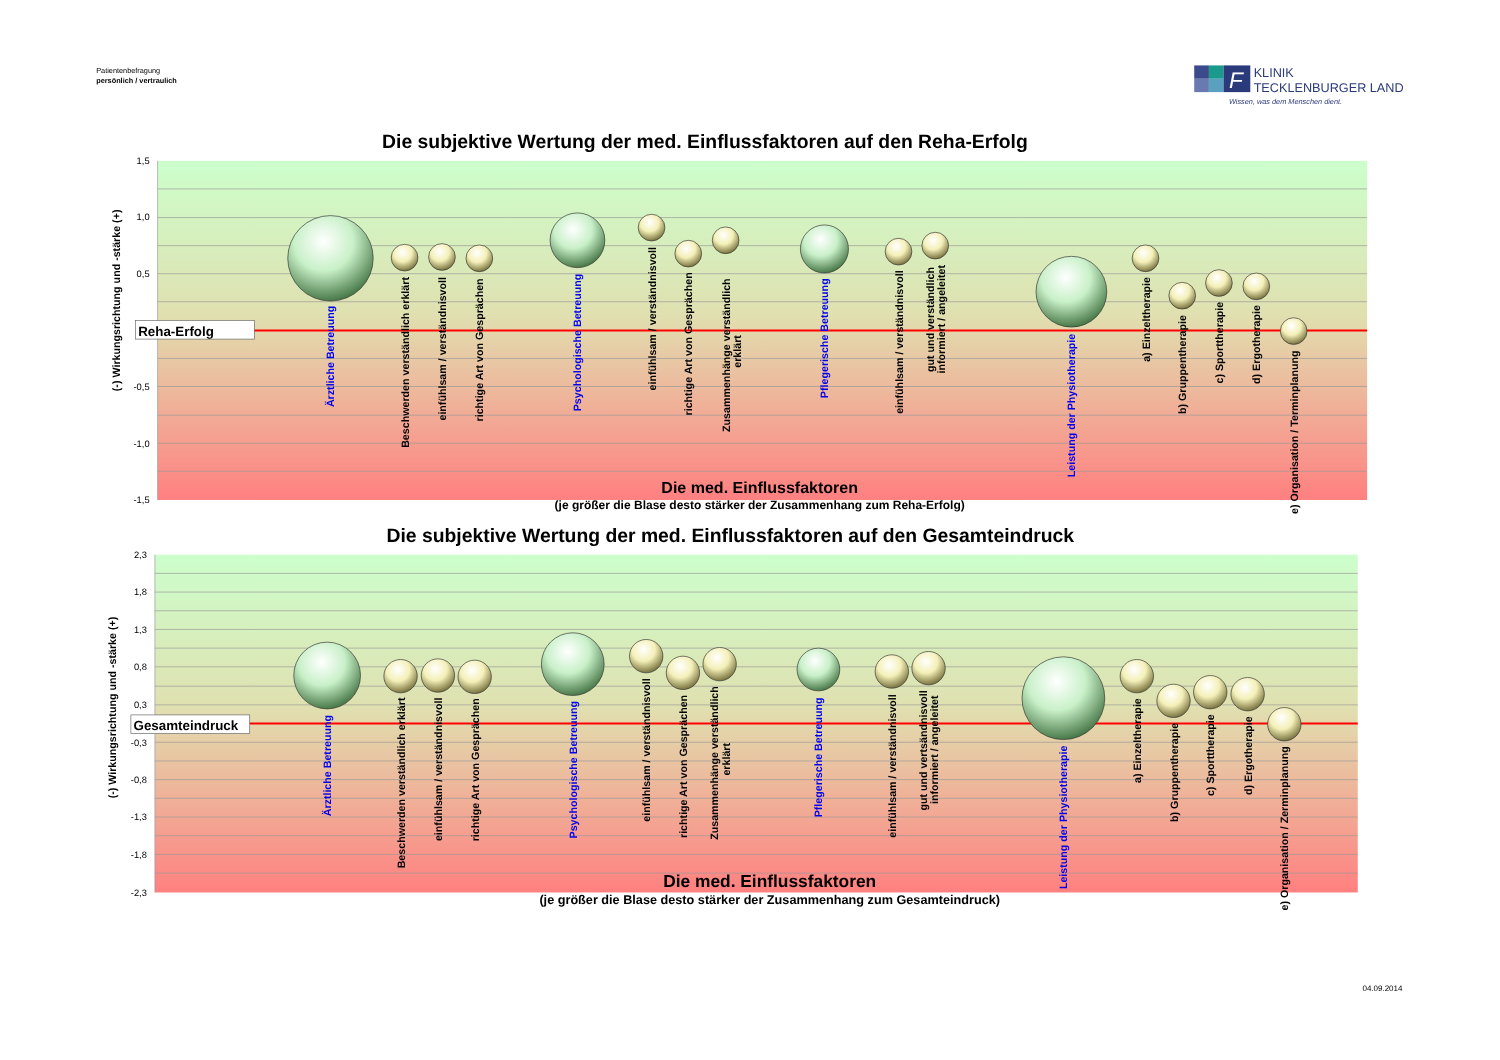Patientenbefragung
persönlich / vertraulich
F
KLINIK
TECKLENBURGER LAND
Wissen, was dem Menschen dient.
Die subjektive Wertung der med. Einflussfaktoren auf den Reha-Erfolg
1,5
1,0
0,5
-0,5
-1,0
-1,5
(-) Wirkungsrichtung und -stärke (+)
Reha-Erfolg
Ärztliche Betreuung
Beschwerden verständlich erklärt
einfühlsam / verständnisvoll
richtige Art von Gesprächen
Psychologische Betreuung
einfühlsam / verständnisvoll
richtige Art von Gesprächen
Zusammenhänge verständlich
erklärt
Pflegerische Betreuung
einfühlsam / verständnisvoll
gut und verständlich
informiert / angeleitet
Leistung der Physiotherapie
a) Einzeltherapie
b) Gruppentherapie
c) Sporttherapie
d) Ergotherapie
e) Organisation / Terminplanung
Die med. Einflussfaktoren
(je größer die Blase desto stärker der Zusammenhang zum Reha-Erfolg)
Die subjektive Wertung der med. Einflussfaktoren auf den Gesamteindruck
2,3
1,8
1,3
0,8
0,3
-0,3
-0,8
-1,3
-1,8
-2,3
(-) Wirkungsrichtung und -stärke (+)
Gesamteindruck
Ärztliche Betreuung
Beschwerden verständlich erklärt
einfühlsam / verständnisvoll
richtige Art von Gesprächen
Psychologische Betreuung
einfühlsam / verständnisvoll
richtige Art von Gesprächen
Zusammenhänge verständlich
erklärt
Pflegerische Betreuung
einfühlsam / verständnisvoll
gut und vertsändnisvoll
informiert / angeleitet
Leistung der Physiotherapie
a) Einzeltherapie
b) Gruppentherapie
c) Sporttherapie
d) Ergotherapie
e) Organisation / Zerminplanung
Die med. Einflussfaktoren
(je größer die Blase desto stärker der Zusammenhang zum Gesamteindruck)
04.09.2014